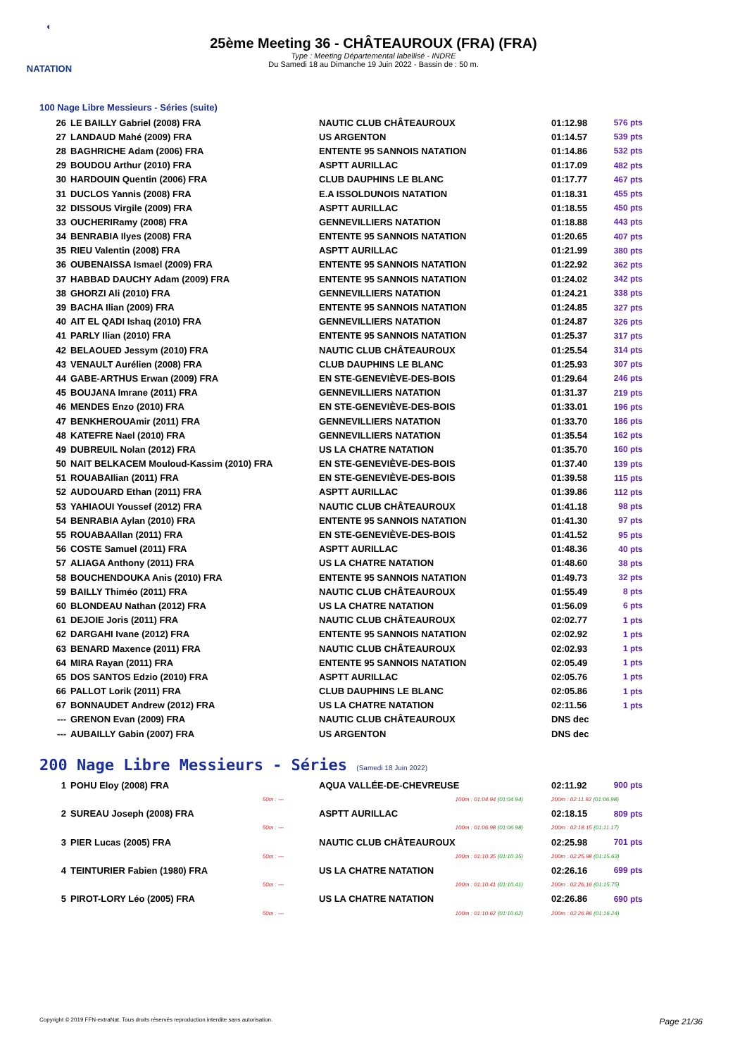◐
NATATION
25ème Meeting 36 - CHÂTEAUROUX (FRA) (FRA)
Type : Meeting Départemental labellisé - INDRE
Du Samedi 18 au Dimanche 19 Juin 2022 - Bassin de : 50 m.
100 Nage Libre Messieurs - Séries (suite)
| 26 | LE BAILLY Gabriel (2008) FRA | NAUTIC CLUB CHÂTEAUROUX | 01:12.98 | 576 pts |
| 27 | LANDAUD Mahé (2009) FRA | US ARGENTON | 01:14.57 | 539 pts |
| 28 | BAGHRICHE Adam (2006) FRA | ENTENTE 95 SANNOIS NATATION | 01:14.86 | 532 pts |
| 29 | BOUDOU Arthur (2010) FRA | ASPTT AURILLAC | 01:17.09 | 482 pts |
| 30 | HARDOUIN Quentin (2006) FRA | CLUB DAUPHINS LE BLANC | 01:17.77 | 467 pts |
| 31 | DUCLOS Yannis (2008) FRA | E.A ISSOLDUNOIS NATATION | 01:18.31 | 455 pts |
| 32 | DISSOUS Virgile (2009) FRA | ASPTT AURILLAC | 01:18.55 | 450 pts |
| 33 | OUCHERIRamy (2008) FRA | GENNEVILLIERS NATATION | 01:18.88 | 443 pts |
| 34 | BENRABIA Ilyes (2008) FRA | ENTENTE 95 SANNOIS NATATION | 01:20.65 | 407 pts |
| 35 | RIEU Valentin (2008) FRA | ASPTT AURILLAC | 01:21.99 | 380 pts |
| 36 | OUBENAISSA Ismael (2009) FRA | ENTENTE 95 SANNOIS NATATION | 01:22.92 | 362 pts |
| 37 | HABBAD DAUCHY Adam (2009) FRA | ENTENTE 95 SANNOIS NATATION | 01:24.02 | 342 pts |
| 38 | GHORZI Ali (2010) FRA | GENNEVILLIERS NATATION | 01:24.21 | 338 pts |
| 39 | BACHA Ilian (2009) FRA | ENTENTE 95 SANNOIS NATATION | 01:24.85 | 327 pts |
| 40 | AIT EL QADI Ishaq (2010) FRA | GENNEVILLIERS NATATION | 01:24.87 | 326 pts |
| 41 | PARLY Ilian (2010) FRA | ENTENTE 95 SANNOIS NATATION | 01:25.37 | 317 pts |
| 42 | BELAOUED Jessym (2010) FRA | NAUTIC CLUB CHÂTEAUROUX | 01:25.54 | 314 pts |
| 43 | VENAULT Aurélien (2008) FRA | CLUB DAUPHINS LE BLANC | 01:25.93 | 307 pts |
| 44 | GABE-ARTHUS Erwan (2009) FRA | EN STE-GENEVIÈVE-DES-BOIS | 01:29.64 | 246 pts |
| 45 | BOUJANA Imrane (2011) FRA | GENNEVILLIERS NATATION | 01:31.37 | 219 pts |
| 46 | MENDES Enzo (2010) FRA | EN STE-GENEVIÈVE-DES-BOIS | 01:33.01 | 196 pts |
| 47 | BENKHEROUAmir (2011) FRA | GENNEVILLIERS NATATION | 01:33.70 | 186 pts |
| 48 | KATEFRE Nael (2010) FRA | GENNEVILLIERS NATATION | 01:35.54 | 162 pts |
| 49 | DUBREUIL Nolan (2012) FRA | US LA CHATRE NATATION | 01:35.70 | 160 pts |
| 50 | NAIT BELKACEM Mouloud-Kassim (2010) FRA | EN STE-GENEVIÈVE-DES-BOIS | 01:37.40 | 139 pts |
| 51 | ROUABAIlian (2011) FRA | EN STE-GENEVIÈVE-DES-BOIS | 01:39.58 | 115 pts |
| 52 | AUDOUARD Ethan (2011) FRA | ASPTT AURILLAC | 01:39.86 | 112 pts |
| 53 | YAHIAOUI Youssef (2012) FRA | NAUTIC CLUB CHÂTEAUROUX | 01:41.18 | 98 pts |
| 54 | BENRABIA Aylan (2010) FRA | ENTENTE 95 SANNOIS NATATION | 01:41.30 | 97 pts |
| 55 | ROUABAAllan (2011) FRA | EN STE-GENEVIÈVE-DES-BOIS | 01:41.52 | 95 pts |
| 56 | COSTE Samuel (2011) FRA | ASPTT AURILLAC | 01:48.36 | 40 pts |
| 57 | ALIAGA Anthony (2011) FRA | US LA CHATRE NATATION | 01:48.60 | 38 pts |
| 58 | BOUCHENDOUKA Anis (2010) FRA | ENTENTE 95 SANNOIS NATATION | 01:49.73 | 32 pts |
| 59 | BAILLY Thiméo (2011) FRA | NAUTIC CLUB CHÂTEAUROUX | 01:55.49 | 8 pts |
| 60 | BLONDEAU Nathan (2012) FRA | US LA CHATRE NATATION | 01:56.09 | 6 pts |
| 61 | DEJOIE Joris (2011) FRA | NAUTIC CLUB CHÂTEAUROUX | 02:02.77 | 1 pts |
| 62 | DARGAHI Ivane (2012) FRA | ENTENTE 95 SANNOIS NATATION | 02:02.92 | 1 pts |
| 63 | BENARD Maxence (2011) FRA | NAUTIC CLUB CHÂTEAUROUX | 02:02.93 | 1 pts |
| 64 | MIRA Rayan (2011) FRA | ENTENTE 95 SANNOIS NATATION | 02:05.49 | 1 pts |
| 65 | DOS SANTOS Edzio (2010) FRA | ASPTT AURILLAC | 02:05.76 | 1 pts |
| 66 | PALLOT Lorik (2011) FRA | CLUB DAUPHINS LE BLANC | 02:05.86 | 1 pts |
| 67 | BONNAUDET Andrew (2012) FRA | US LA CHATRE NATATION | 02:11.56 | 1 pts |
| --- | GRENON Evan (2009) FRA | NAUTIC CLUB CHÂTEAUROUX | DNS dec | |
| --- | AUBAILLY Gabin (2007) FRA | US ARGENTON | DNS dec | |
200 Nage Libre Messieurs - Séries (Samedi 18 Juin 2022)
| 1 | POHU Eloy (2008) FRA | AQUA VALLÉE-DE-CHEVREUSE | 02:11.92 | 900 pts |
| | 50m : --- | 100m : 01:04.94 (01:04.94) | 200m : 02:11.92 (01:06.98) | |
| 2 | SUREAU Joseph (2008) FRA | ASPTT AURILLAC | 02:18.15 | 809 pts |
| | 50m : --- | 100m : 01:06.98 (01:06.98) | 200m : 02:18.15 (01:11.17) | |
| 3 | PIER Lucas (2005) FRA | NAUTIC CLUB CHÂTEAUROUX | 02:25.98 | 701 pts |
| | 50m : --- | 100m : 01:10.35 (01:10.35) | 200m : 02:25.98 (01:15.63) | |
| 4 | TEINTURIER Fabien (1980) FRA | US LA CHATRE NATATION | 02:26.16 | 699 pts |
| | 50m : --- | 100m : 01:10.41 (01:10.41) | 200m : 02:26.16 (01:15.75) | |
| 5 | PIROT-LORY Léo (2005) FRA | US LA CHATRE NATATION | 02:26.86 | 690 pts |
| | 50m : --- | 100m : 01:10.62 (01:10.62) | 200m : 02:26.86 (01:16.24) | |
Copyright © 2019 FFN-extraNat. Tous droits réservés reproduction interdite sans autorisation. Page 21/36